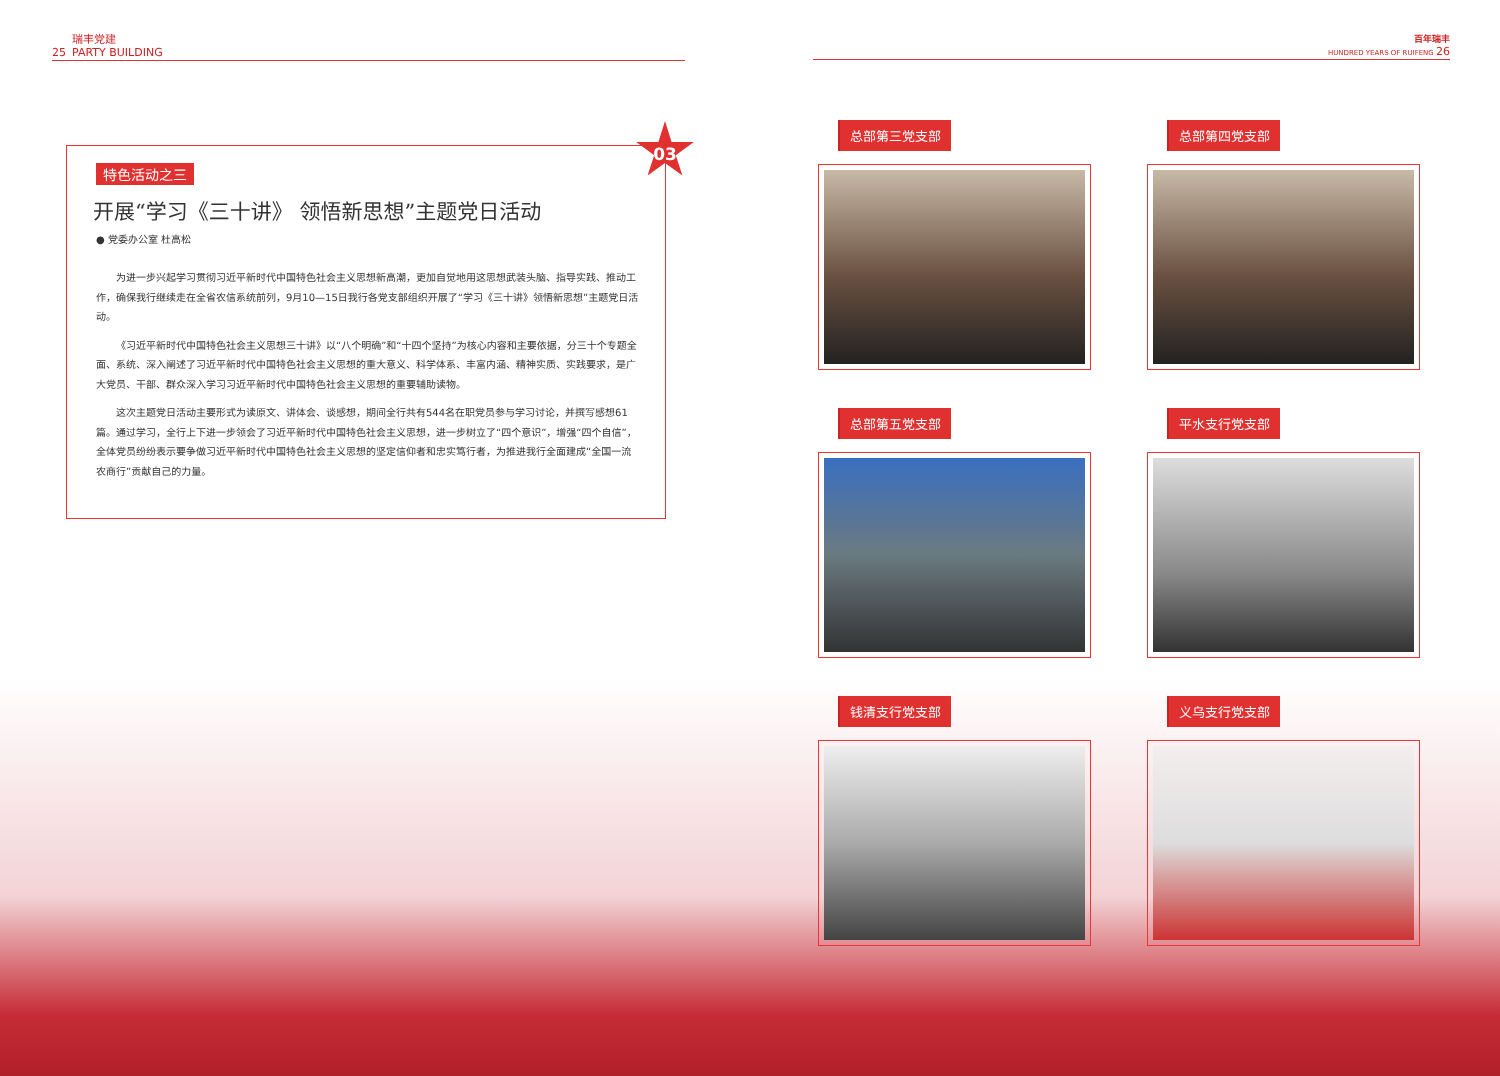25 瑞丰党建
PARTY BUILDING
03
特色活动之三
开展“学习《三十讲》 领悟新思想”主题党日活动
● 党委办公室 杜高松
为进一步兴起学习贯彻习近平新时代中国特色社会主义思想新高潮，更加自觉地用这思想武装头脑、指导实践、推动工作，确保我行继续走在全省农信系统前列，9月10—15日我行各党支部组织开展了“学习《三十讲》领悟新思想”主题党日活动。
《习近平新时代中国特色社会主义思想三十讲》以“八个明确”和“十四个坚持”为核心内容和主要依据，分三十个专题全面、系统、深入阐述了习近平新时代中国特色社会主义思想的重大意义、科学体系、丰富内涵、精神实质、实践要求，是广大党员、干部、群众深入学习习近平新时代中国特色社会主义思想的重要辅助读物。
这次主题党日活动主要形式为读原文、讲体会、谈感想，期间全行共有544名在职党员参与学习讨论，并撰写感想61篇。通过学习，全行上下进一步领会了习近平新时代中国特色社会主义思想，进一步树立了“四个意识”，增强“四个自信”，全体党员纷纷表示要争做习近平新时代中国特色社会主义思想的坚定信仰者和忠实笃行者，为推进我行全面建成“全国一流农商行”贡献自己的力量。
百年瑞丰
HUNDRED YEARS OF RUIFENG 26
总部第三党支部
总部第四党支部
总部第五党支部
平水支行党支部
钱清支行党支部
义乌支行党支部